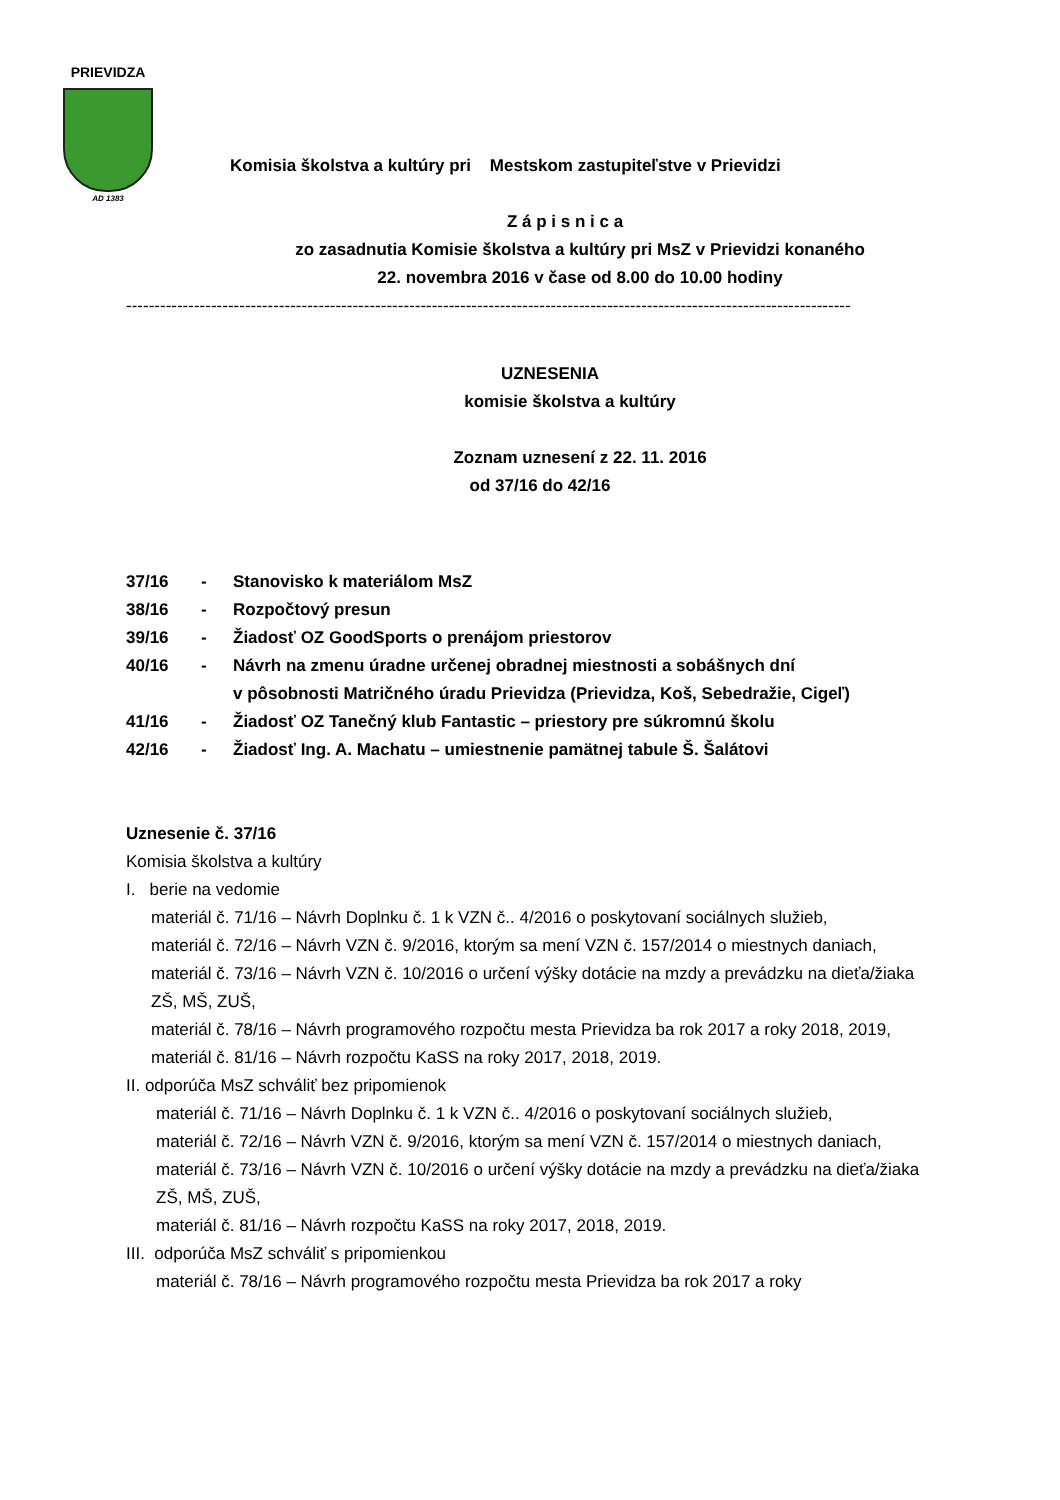PRIEVIDZA
AD 1383
Komisia školstva a kultúry pri Mestskom zastupiteľstve v Prievidzi
Z á p i s n i c a
zo zasadnutia Komisie školstva a kultúry pri MsZ v Prievidzi konaného
22. novembra 2016 v čase od 8.00 do 10.00 hodiny
--------------------------------------------------------------------------------------------------------------------------------
UZNESENIA
komisie školstva a kultúry
Zoznam uznesení z 22. 11. 2016
od 37/16 do 42/16
| 37/16 | - | Stanovisko k materiálom MsZ |
| 38/16 | - | Rozpočtový presun |
| 39/16 | - | Žiadosť OZ GoodSports o prenájom priestorov |
| 40/16 | - | Návrh na zmenu úradne určenej obradnej miestnosti a sobášnych dní v pôsobnosti Matričného úradu Prievidza (Prievidza, Koš, Sebedražie, Cigeľ) |
| 41/16 | - | Žiadosť OZ Tanečný klub Fantastic – priestory pre súkromnú školu |
| 42/16 | - | Žiadosť Ing. A. Machatu – umiestnenie pamätnej tabule Š. Šalátovi |
Uznesenie č. 37/16
Komisia školstva a kultúry
I. berie na vedomie
materiál č. 71/16 – Návrh Doplnku č. 1 k VZN č.. 4/2016 o poskytovaní sociálnych služieb,
materiál č. 72/16 – Návrh VZN č. 9/2016, ktorým sa mení VZN č. 157/2014 o miestnych daniach,
materiál č. 73/16 – Návrh VZN č. 10/2016 o určení výšky dotácie na mzdy a prevádzku na dieťa/žiaka ZŠ, MŠ, ZUŠ,
materiál č. 78/16 – Návrh programového rozpočtu mesta Prievidza ba rok 2017 a roky 2018, 2019,
materiál č. 81/16 – Návrh rozpočtu KaSS na roky 2017, 2018, 2019.
II. odporúča MsZ schváliť bez pripomienok
materiál č. 71/16 – Návrh Doplnku č. 1 k VZN č.. 4/2016 o poskytovaní sociálnych služieb,
materiál č. 72/16 – Návrh VZN č. 9/2016, ktorým sa mení VZN č. 157/2014 o miestnych daniach,
materiál č. 73/16 – Návrh VZN č. 10/2016 o určení výšky dotácie na mzdy a prevádzku na dieťa/žiaka ZŠ, MŠ, ZUŠ,
materiál č. 81/16 – Návrh rozpočtu KaSS na roky 2017, 2018, 2019.
III. odporúča MsZ schváliť s pripomienkou
materiál č. 78/16 – Návrh programového rozpočtu mesta Prievidza ba rok 2017 a roky